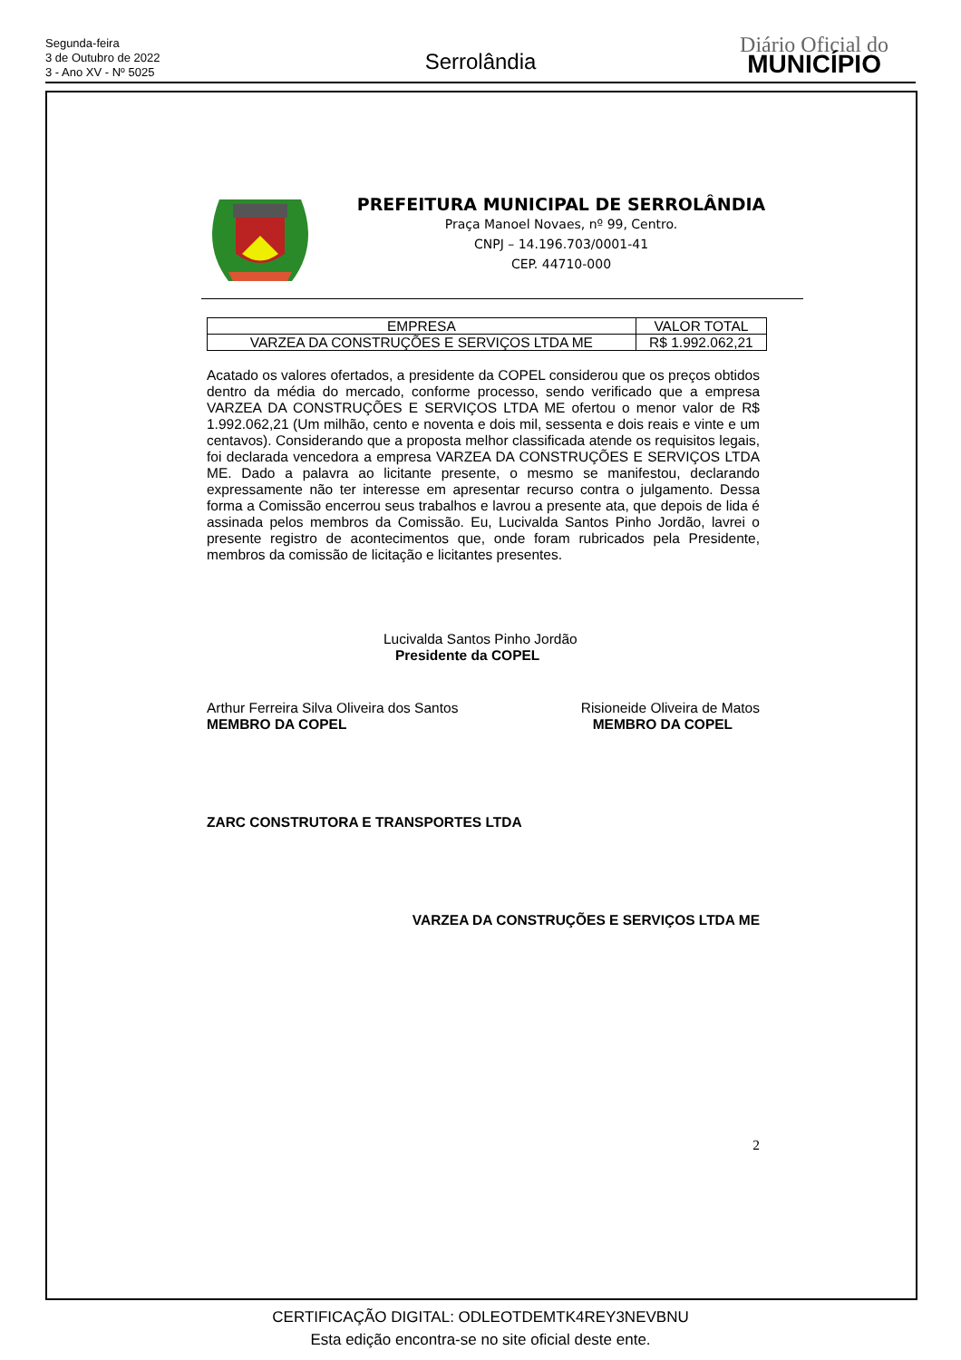Segunda-feira
3 de Outubro de 2022
3 - Ano XV - Nº 5025
Serrolândia
Diário Oficial do
MUNICÍPIO
PREFEITURA MUNICIPAL DE SERROLÂNDIA
Praça Manoel Novaes, nº 99, Centro.
CNPJ – 14.196.703/0001-41
CEP. 44710-000
| EMPRESA | VALOR TOTAL |
| VARZEA DA CONSTRUÇÕES E SERVIÇOS LTDA ME | R$ 1.992.062,21 |
Acatado os valores ofertados, a presidente da COPEL considerou que os preços obtidos dentro da média do mercado, conforme processo, sendo verificado que a empresa VARZEA DA CONSTRUÇÕES E SERVIÇOS LTDA ME ofertou o menor valor de R$ 1.992.062,21 (Um milhão, cento e noventa e dois mil, sessenta e dois reais e vinte e um centavos). Considerando que a proposta melhor classificada atende os requisitos legais, foi declarada vencedora a empresa VARZEA DA CONSTRUÇÕES E SERVIÇOS LTDA ME. Dado a palavra ao licitante presente, o mesmo se manifestou, declarando expressamente não ter interesse em apresentar recurso contra o julgamento. Dessa forma a Comissão encerrou seus trabalhos e lavrou a presente ata, que depois de lida é assinada pelos membros da Comissão. Eu, Lucivalda Santos Pinho Jordão, lavrei o presente registro de acontecimentos que, onde foram rubricados pela Presidente, membros da comissão de licitação e licitantes presentes.
Lucivalda Santos Pinho Jordão
Presidente da COPEL
Arthur Ferreira Silva Oliveira dos Santos
MEMBRO DA COPEL
Risioneide Oliveira de Matos
MEMBRO DA COPEL
ZARC CONSTRUTORA E TRANSPORTES LTDA
VARZEA DA CONSTRUÇÕES E SERVIÇOS LTDA ME
2
CERTIFICAÇÃO DIGITAL: ODLEOTDEMTK4REY3NEVBNU
Esta edição encontra-se no site oficial deste ente.